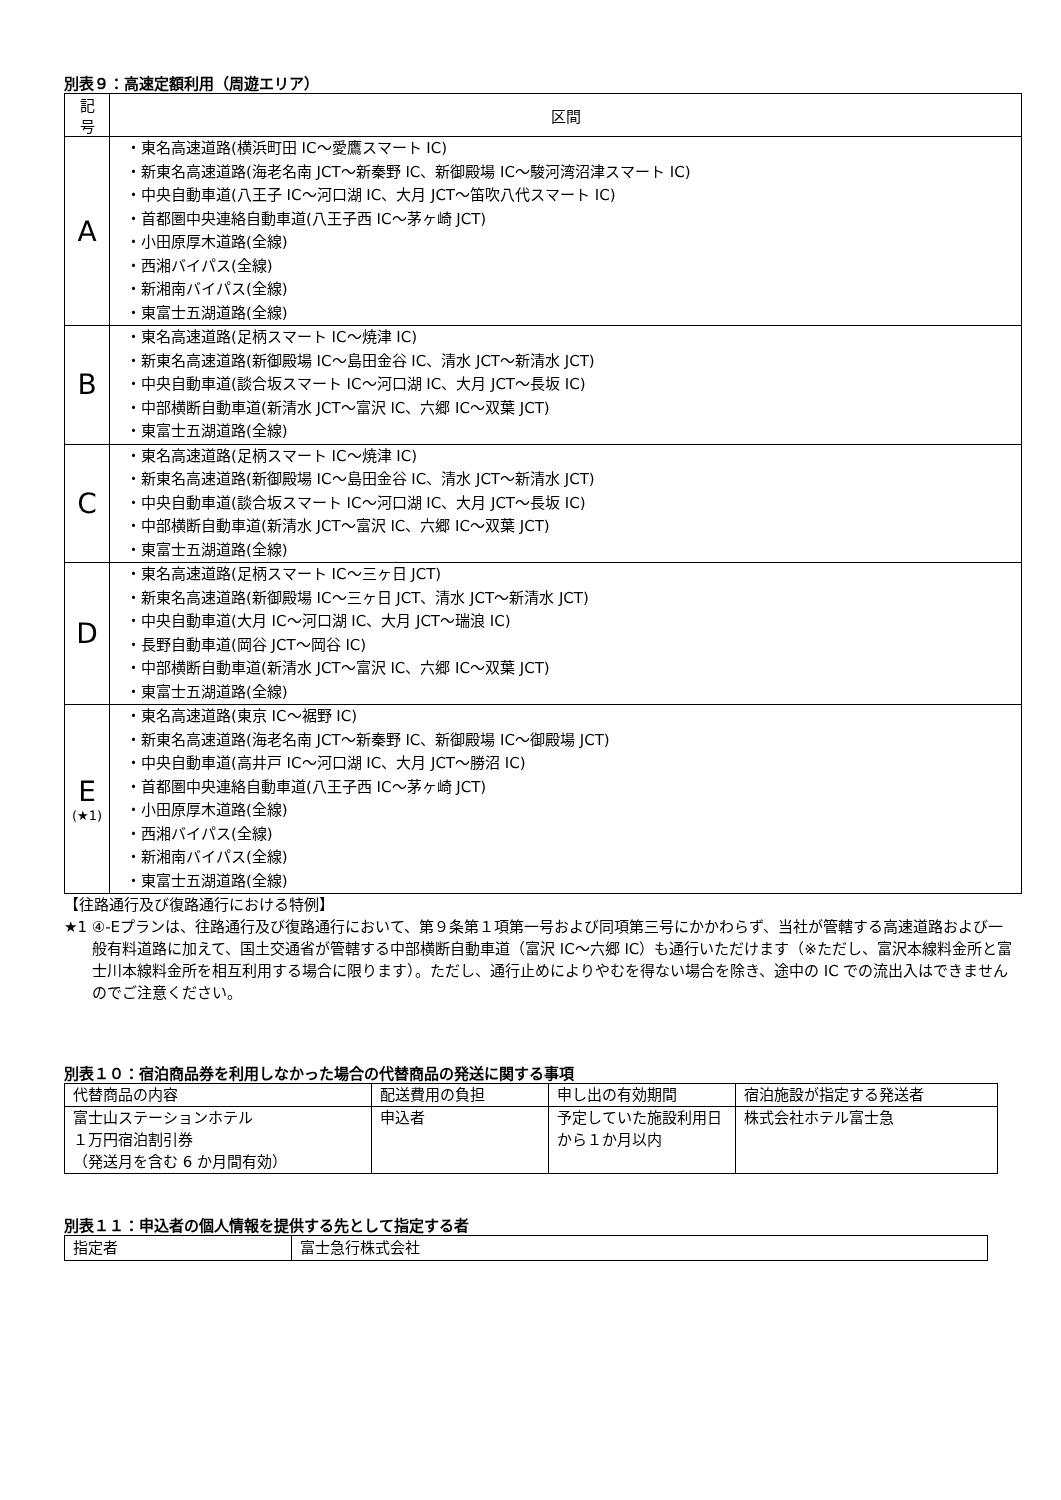別表９：高速定額利用（周遊エリア）
| 記号 | 区間 |
| --- | --- |
| A | ・東名高速道路(横浜町田 IC～愛鷹スマート IC) ・新東名高速道路(海老名南 JCT～新秦野 IC、新御殿場 IC～駿河湾沼津スマート IC) ・中央自動車道(八王子 IC～河口湖 IC、大月 JCT～笛吹八代スマート IC) ・首都圏中央連絡自動車道(八王子西 IC～茅ヶ崎 JCT) ・小田原厚木道路(全線) ・西湘バイパス(全線) ・新湘南バイパス(全線) ・東富士五湖道路(全線) |
| B | ・東名高速道路(足柄スマート IC～焼津 IC) ・新東名高速道路(新御殿場 IC～島田金谷 IC、清水 JCT～新清水 JCT) ・中央自動車道(談合坂スマート IC～河口湖 IC、大月 JCT～長坂 IC) ・中部横断自動車道(新清水 JCT～富沢 IC、六郷 IC～双葉 JCT) ・東富士五湖道路(全線) |
| C | ・東名高速道路(足柄スマート IC～焼津 IC) ・新東名高速道路(新御殿場 IC～島田金谷 IC、清水 JCT～新清水 JCT) ・中央自動車道(談合坂スマート IC～河口湖 IC、大月 JCT～長坂 IC) ・中部横断自動車道(新清水 JCT～富沢 IC、六郷 IC～双葉 JCT) ・東富士五湖道路(全線) |
| D | ・東名高速道路(足柄スマート IC～三ヶ日 JCT) ・新東名高速道路(新御殿場 IC～三ヶ日 JCT、清水 JCT～新清水 JCT) ・中央自動車道(大月 IC～河口湖 IC、大月 JCT～瑞浪 IC) ・長野自動車道(岡谷 JCT～岡谷 IC) ・中部横断自動車道(新清水 JCT～富沢 IC、六郷 IC～双葉 JCT) ・東富士五湖道路(全線) |
| E (★1) | ・東名高速道路(東京 IC～裾野 IC) ・新東名高速道路(海老名南 JCT～新秦野 IC、新御殿場 IC～御殿場 JCT) ・中央自動車道(高井戸 IC～河口湖 IC、大月 JCT～勝沼 IC) ・首都圏中央連絡自動車道(八王子西 IC～茅ヶ崎 JCT) ・小田原厚木道路(全線) ・西湘バイパス(全線) ・新湘南バイパス(全線) ・東富士五湖道路(全線) |
【往路通行及び復路通行における特例】
★1 ④-Eプランは、往路通行及び復路通行において、第９条第１項第一号および同項第三号にかかわらず、当社が管轄する高速道路および一般有料道路に加えて、国土交通省が管轄する中部横断自動車道（富沢 IC～六郷 IC）も通行いただけます（※ただし、富沢本線料金所と富士川本線料金所を相互利用する場合に限ります）。ただし、通行止めによりやむを得ない場合を除き、途中の IC での流出入はできませんのでご注意ください。
別表１０：宿泊商品券を利用しなかった場合の代替商品の発送に関する事項
| 代替商品の内容 | 配送費用の負担 | 申し出の有効期間 | 宿泊施設が指定する発送者 |
| 富士山ステーションホテル １万円宿泊割引券 （発送月を含む 6 か月間有効） | 申込者 | 予定していた施設利用日から１か月以内 | 株式会社ホテル富士急 |
別表１１：申込者の個人情報を提供する先として指定する者
| 指定者 | 富士急行株式会社 |